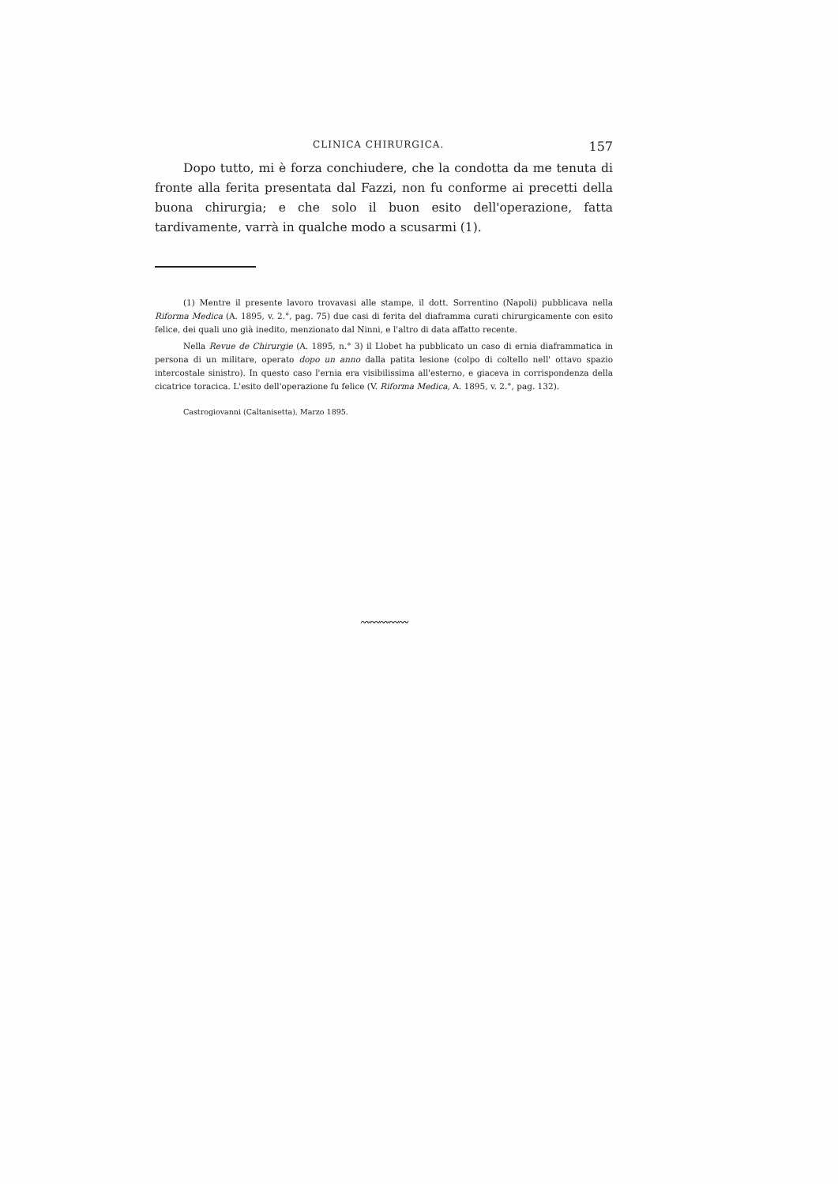CLINICA CHIRURGICA. 157
Dopo tutto, mi è forza conchiudere, che la condotta da me tenuta di fronte alla ferita presentata dal Fazzi, non fu conforme ai precetti della buona chirurgia; e che solo il buon esito dell'operazione, fatta tardivamente, varrà in qualche modo a scusarmi (1).
(1) Mentre il presente lavoro trovavasi alle stampe, il dott. Sorrentino (Napoli) pubblicava nella Riforma Medica (A. 1895, v. 2.°, pag. 75) due casi di ferita del diaframma curati chirurgicamente con esito felice, dei quali uno già inedito, menzionato dal Ninni, e l'altro di data affatto recente.
Nella Revue de Chirurgie (A. 1895, n.° 3) il Llobet ha pubblicato un caso di ernia diaframmatica in persona di un militare, operato dopo un anno dalla patita lesione (colpo di coltello nell' ottavo spazio intercostale sinistro). In questo caso l'ernia era visibilissima all'esterno, e giaceva in corrispondenza della cicatrice toracica. L'esito dell'operazione fu felice (V. Riforma Medica, A. 1895, v. 2.°, pag. 132).
Castrogiovanni (Caltanisetta), Marzo 1895.
〰〰〰〰〰